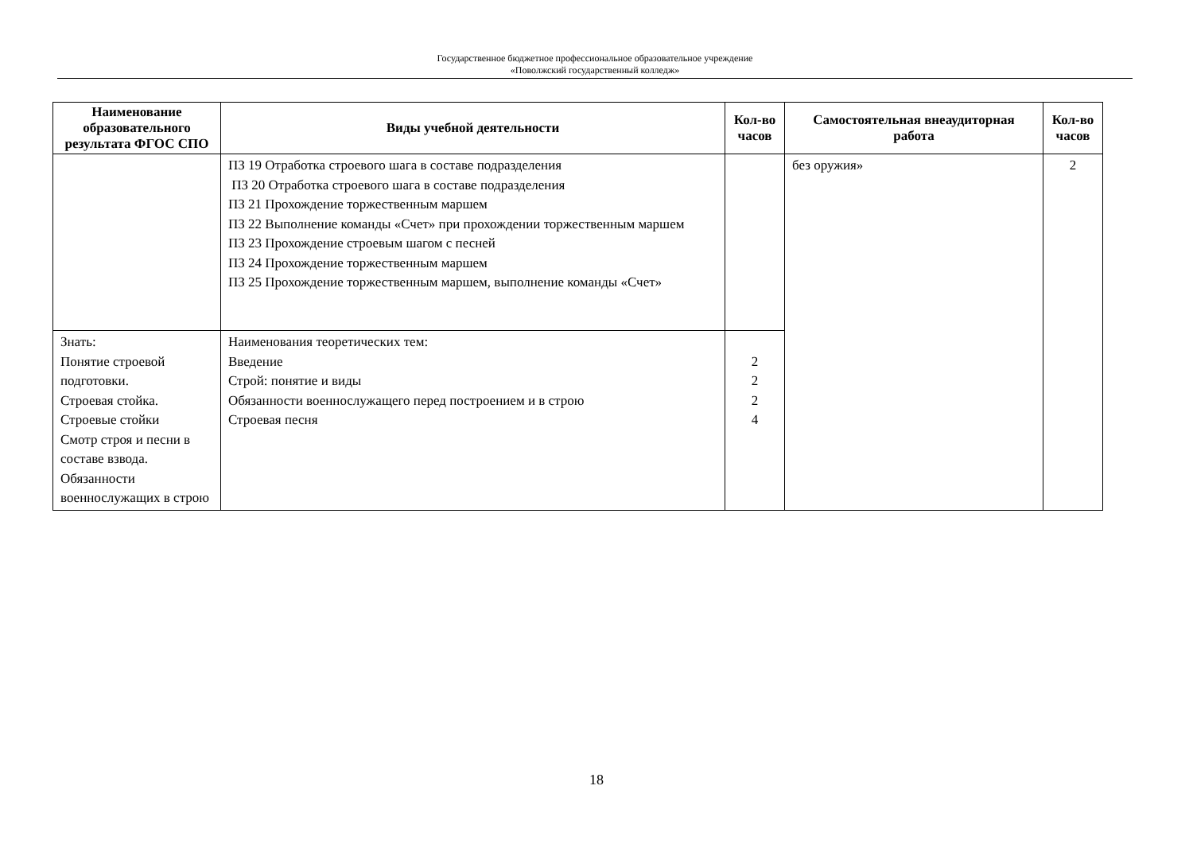Государственное бюджетное профессиональное образовательное учреждение
«Поволжский государственный колледж»
| Наименование образовательного результата ФГОС СПО | Виды учебной деятельности | Кол-во часов | Самостоятельная внеаудиторная работа | Кол-во часов |
| --- | --- | --- | --- | --- |
| | ПЗ 19 Отработка строевого шага в составе подразделения ПЗ 20 Отработка строевого шага в составе подразделения ПЗ 21 Прохождение торжественным маршем ПЗ 22 Выполнение команды «Счет» при прохождении торжественным маршем ПЗ 23 Прохождение строевым шагом с песней ПЗ 24 Прохождение торжественным маршем ПЗ 25 Прохождение торжественным маршем, выполнение команды «Счет» | | без оружия» | 2 |
| Знать: Понятие строевой подготовки. Строевая стойка. Строевые стойки Смотр строя и песни в составе взвода. Обязанности военнослужащих в строю | Наименования теоретических тем: Введение Строй: понятие и виды Обязанности военнослужащего перед построением и в строю Строевая песня | 2 2 2 4 | | |
18